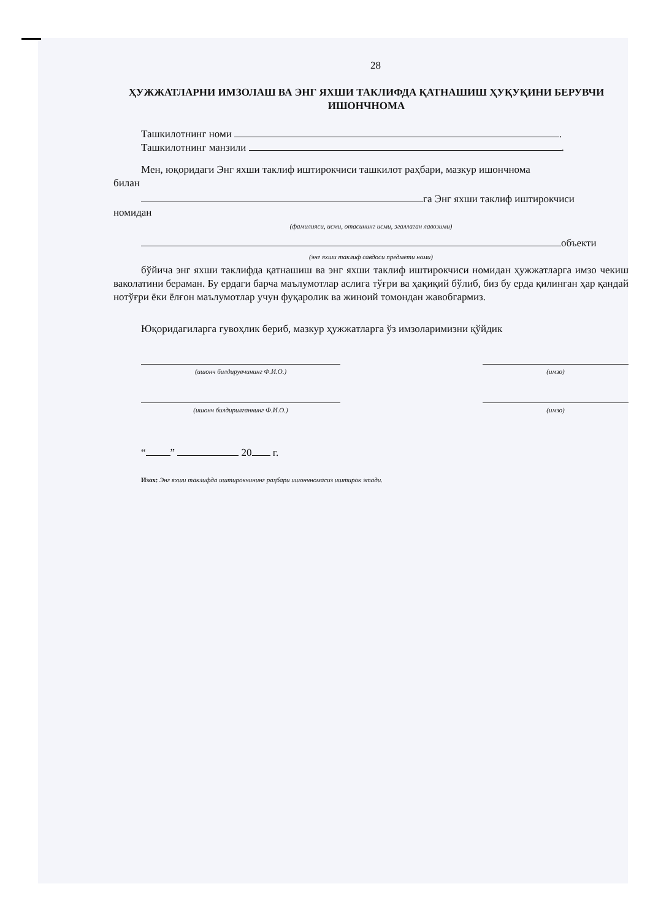28
ҲУЖЖАТЛАРНИ ИМЗОЛАШ ВА ЭНГ ЯХШИ ТАКЛИФДА ҚАТНАШИШ ҲУҚУҚИНИ БЕРУВЧИ
ИШОНЧНОМА
Ташкилотнинг номи .
Ташкилотнинг манзили .
Мен, юқоридаги Энг яхши таклиф иштирокчиси ташкилот раҳбари, мазкур ишончнома
билан
га Энг яхши таклиф иштирокчиси
номидан
(фамилияси, исми, отасининг исми, эгаллаган лавозими)
объекти
(энг яхши таклиф савдоси предмети номи)
бўйича энг яхши таклифда қатнашиш ва энг яхши таклиф иштирокчиси номидан ҳужжатларга имзо чекиш ваколатини бераман. Бу ердаги барча маълумотлар аслига тўғри ва ҳақиқий бўлиб, биз бу ерда қилинган ҳар қандай нотўғри ёки ёлғон маълумотлар учун фуқаролик ва жиноий томондан жавобгармиз.
Юқоридагиларга гувоҳлик бериб, мазкур ҳужжатларга ўз имзоларимизни қўйдик
(ишонч билдирувчининг Ф.И.О.) (имзо)
(ишонч билдирилганнинг Ф.И.О.) (имзо)
“ ” 20 г.
Изох: Энг яхши таклифда иштирокчининг раҳбари ишончномасиз иштирок этади.